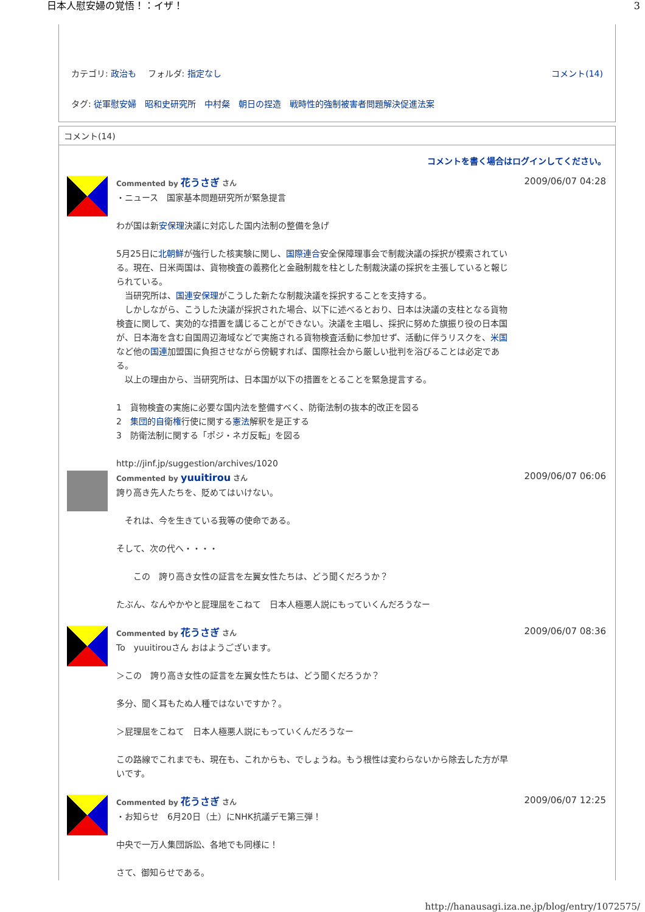日本人慰安婦の覚悟！：イザ！ 3
カテゴリ: 政治も　 フォルダ: 指定なし コメント(14)
タグ: 従軍慰安婦　昭和史研究所　中村粲　朝日の捏造　戦時性的強制被害者問題解決促進法案
コメント(14)
コメントを書く場合はログインしてください。
Commented by 花うさぎ さん
・ニュース　国家基本問題研究所が緊急提言
わが国は新安保理決議に対応した国内法制の整備を急げ
5月25日に北朝鮮が強行した核実験に関し、国際連合安全保障理事会で制裁決議の採択が模索されている。現在、日米両国は、貨物検査の義務化と金融制裁を柱とした制裁決議の採択を主張していると報じられている。
　当研究所は、国連安保理がこうした新たな制裁決議を採択することを支持する。
　しかしながら、こうした決議が採択された場合、以下に述べるとおり、日本は決議の支柱となる貨物検査に関して、実効的な措置を講じることができない。決議を主唱し、採択に努めた旗振り役の日本国が、日本海を含む自国周辺海域などで実施される貨物検査活動に参加せず、活動に伴うリスクを、米国など他の国連加盟国に負担させながら傍観すれば、国際社会から厳しい批判を浴びることは必定である。
　以上の理由から、当研究所は、日本国が以下の措置をとることを緊急提言する。
1　貨物検査の実施に必要な国内法を整備すべく、防衛法制の抜本的改正を図る
2　集団的自衛権行使に関する憲法解釈を是正する
3　防衛法制に関する「ポジ・ネガ反転」を図る
http://jinf.jp/suggestion/archives/1020
2009/06/07 04:28
Commented by yuuitirou さん
誇り高き先人たちを、貶めてはいけない。
　それは、今を生きている我等の使命である。
そして、次の代へ・・・・
　　この　誇り高き女性の証言を左翼女性たちは、どう聞くだろうか？
たぶん、なんやかやと屁理屈をこねて　日本人極悪人説にもっていくんだろうなー
2009/06/07 06:06
Commented by 花うさぎ さん
To　yuuitirouさん おはようございます。
＞この　誇り高き女性の証言を左翼女性たちは、どう聞くだろうか？
多分、聞く耳もたぬ人種ではないですか？。
＞屁理屈をこねて　日本人極悪人説にもっていくんだろうなー
この路線でこれまでも、現在も、これからも、でしょうね。もう根性は変わらないから除去した方が早いです。
2009/06/07 08:36
Commented by 花うさぎ さん
・お知らせ　6月20日（土）にNHK抗議デモ第三弾！
中央で一万人集団訴訟、各地でも同様に！
さて、御知らせである。
2009/06/07 12:25
http://hanausagi.iza.ne.jp/blog/entry/1072575/